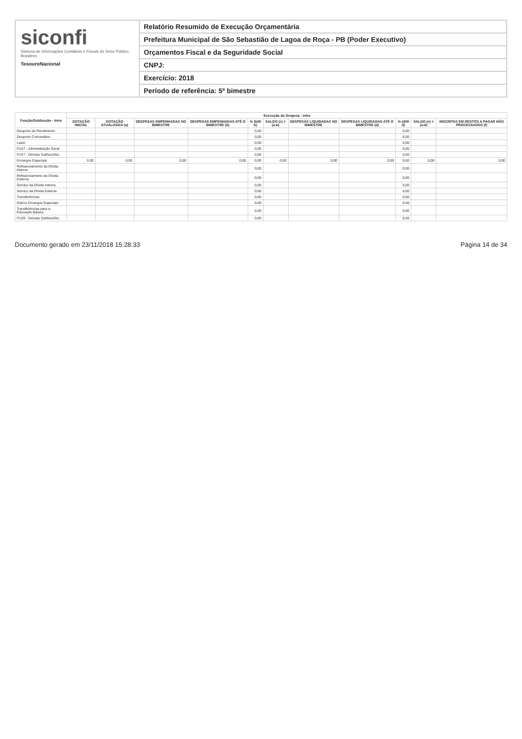siconfi
Sistema de Informações Contábeis e Fiscais do Setor Público Brasileiro
TesouroNacional
Relatório Resumido de Execução Orçamentária
Prefeitura Municipal de São Sebastião de Lagoa de Roça - PB (Poder Executivo)
Orçamentos Fiscal e da Seguridade Social
CNPJ:
Exercício: 2018
Período de referência: 5º bimestre
| Função/Subfunção - Intra | Execução da Despesa - Intra | | | | | | | | | | |
| --- | --- | --- | --- | --- | --- | --- | --- | --- | --- | --- | --- |
| | DOTAÇÃO INICIAL | DOTAÇÃO ATUALIZADA (a) | DESPESAS EMPENHADAS NO BIMESTRE | DESPESAS EMPENHADAS ATÉ O BIMESTRE (b) | % (b/III b) | SALDO (c) = (a-b) | DESPESAS LIQUIDADAS NO BIMESTRE | DESPESAS LIQUIDADAS ATÉ O BIMESTRE (d) | % (d/III d) | SALDO (e) = (a-d) | INSCRITAS EM RESTOS A PAGAR NÃO PROCESSADOS (f) |
| Desporto de Rendimento | | | | | 0,00 | | | | 0,00 | | |
| Desporto Comunitário | | | | | 0,00 | | | | 0,00 | | |
| Lazer | | | | | 0,00 | | | | 0,00 | | |
| FU27 - Administração Geral | | | | | 0,00 | | | | 0,00 | | |
| FU27 - Demais Subfunções | | | | | 0,00 | | | | 0,00 | | |
| Encargos Especiais | 0,00 | 0,00 | 0,00 | 0,00 | 0,00 | 0,00 | 0,00 | 0,00 | 0,00 | 0,00 | 0,00 |
| Refinanciamento da Dívida Interna | | | | | 0,00 | | | | 0,00 | | |
| Refinanciamento da Dívida Externa | | | | | 0,00 | | | | 0,00 | | |
| Serviço da Dívida Interna | | | | | 0,00 | | | | 0,00 | | |
| Serviço da Dívida Externa | | | | | 0,00 | | | | 0,00 | | |
| Transferências | | | | | 0,00 | | | | 0,00 | | |
| Outros Encargos Especiais | | | | | 0,00 | | | | 0,00 | | |
| Transferências para a Educação Básica | | | | | 0,00 | | | | 0,00 | | |
| FU28 - Demais Subfunções | | | | | 0,00 | | | | 0,00 | | |
Documento gerado em 23/11/2018 15:28:33 Página 14 de 34